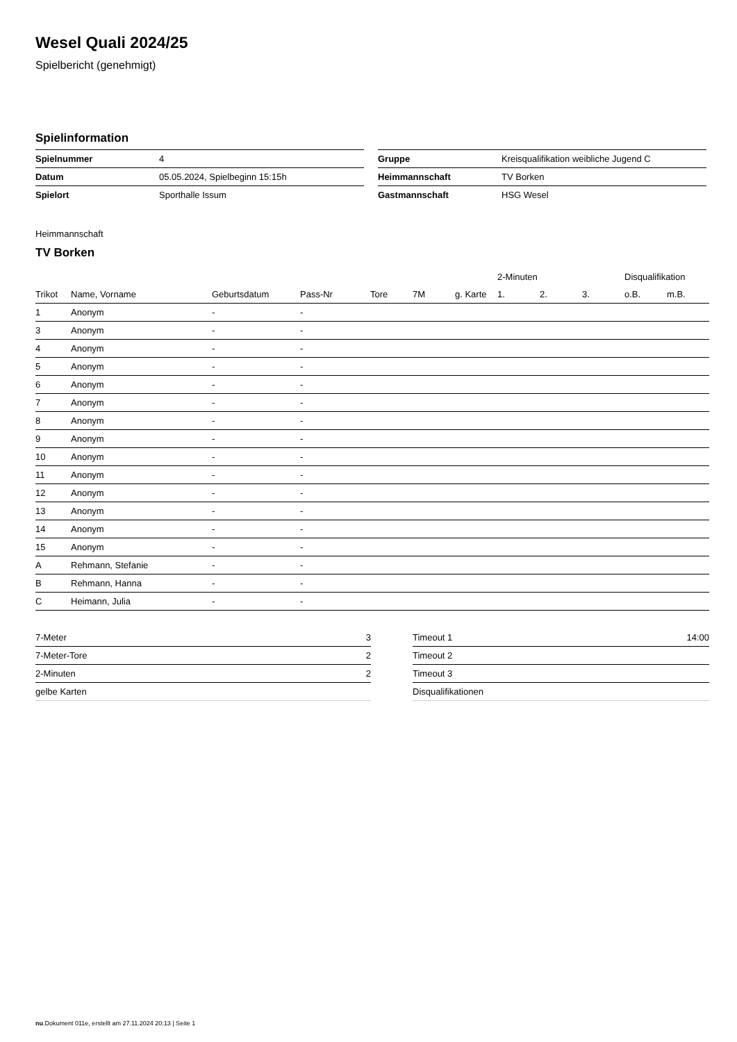Wesel Quali 2024/25
Spielbericht (genehmigt)
Spielinformation
| Spielnummer | 4 |
| Datum | 05.05.2024, Spielbeginn 15:15h |
| Spielort | Sporthalle Issum |
| Gruppe | Kreisqualifikation weibliche Jugend C |
| Heimmannschaft | TV Borken |
| Gastmannschaft | HSG Wesel |
Heimmannschaft
TV Borken
| | | | | | | | 2-Minuten | | | Disqualifikation | |
| --- | --- | --- | --- | --- | --- | --- | --- | --- | --- | --- | --- |
| Trikot | Name, Vorname | Geburtsdatum | Pass-Nr | Tore | 7M | g. Karte | 1. | 2. | 3. | o.B. | m.B. |
| 1 | Anonym | - | - | | | | | | | | |
| 3 | Anonym | - | - | | | | | | | | |
| 4 | Anonym | - | - | | | | | | | | |
| 5 | Anonym | - | - | | | | | | | | |
| 6 | Anonym | - | - | | | | | | | | |
| 7 | Anonym | - | - | | | | | | | | |
| 8 | Anonym | - | - | | | | | | | | |
| 9 | Anonym | - | - | | | | | | | | |
| 10 | Anonym | - | - | | | | | | | | |
| 11 | Anonym | - | - | | | | | | | | |
| 12 | Anonym | - | - | | | | | | | | |
| 13 | Anonym | - | - | | | | | | | | |
| 14 | Anonym | - | - | | | | | | | | |
| 15 | Anonym | - | - | | | | | | | | |
| A | Rehmann, Stefanie | - | - | | | | | | | | |
| B | Rehmann, Hanna | - | - | | | | | | | | |
| C | Heimann, Julia | - | - | | | | | | | | |
| 7-Meter | 3 |
| 7-Meter-Tore | 2 |
| 2-Minuten | 2 |
| gelbe Karten | |
| Timeout 1 | 14:00 |
| Timeout 2 | |
| Timeout 3 | |
| Disqualifikationen | |
nu.Dokument 011e, erstellt am 27.11.2024 20:13 | Seite 1